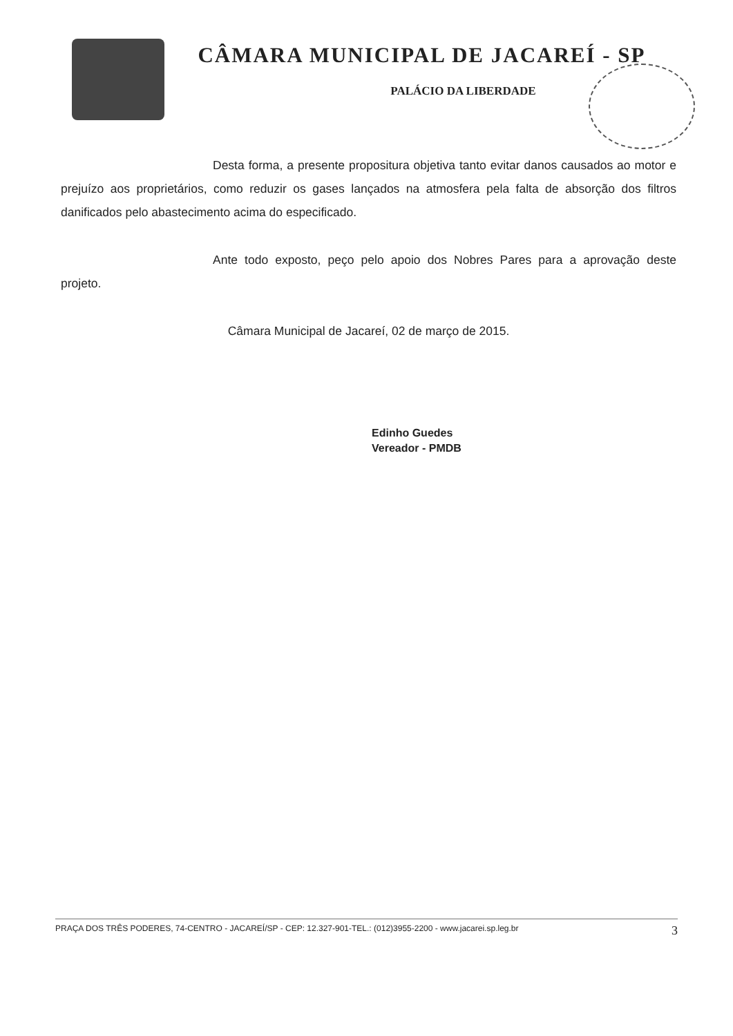CÂMARA MUNICIPAL DE JACAREÍ - SP
PALÁCIO DA LIBERDADE
Desta forma, a presente propositura objetiva tanto evitar danos causados ao motor e prejuízo aos proprietários, como reduzir os gases lançados na atmosfera pela falta de absorção dos filtros danificados pelo abastecimento acima do especificado.
Ante todo exposto, peço pelo apoio dos Nobres Pares para a aprovação deste projeto.
Câmara Municipal de Jacareí, 02 de março de 2015.
Edinho Guedes
Vereador - PMDB
PRAÇA DOS TRÊS PODERES, 74-CENTRO - JACAREÍ/SP - CEP: 12.327-901-TEL.: (012)3955-2200 - www.jacarei.sp.leg.br 3